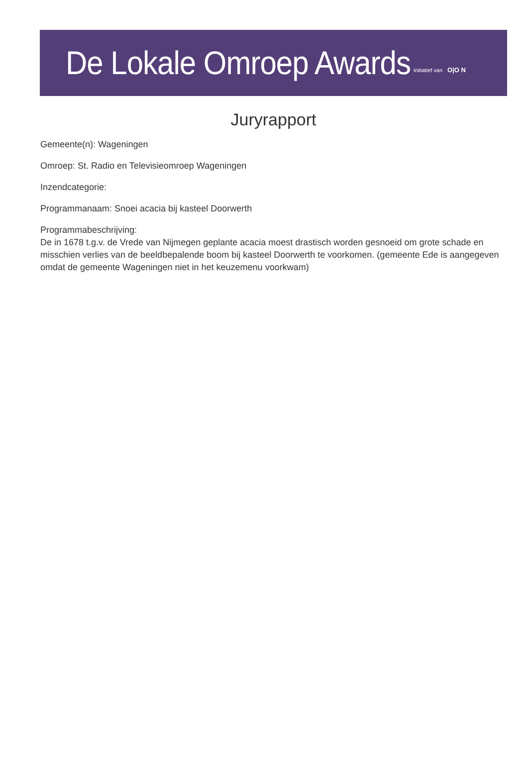De Lokale Omroep Awards initiatief van O|O N
Juryrapport
Gemeente(n): Wageningen
Omroep: St. Radio en Televisieomroep Wageningen
Inzendcategorie:
Programmanaam: Snoei acacia bij kasteel Doorwerth
Programmabeschrijving:
De in 1678 t.g.v. de Vrede van Nijmegen geplante acacia moest drastisch worden gesnoeid om grote schade en misschien verlies van de beeldbepalende boom bij kasteel Doorwerth te voorkomen. (gemeente Ede is aangegeven omdat de gemeente Wageningen niet in het keuzemenu voorkwam)